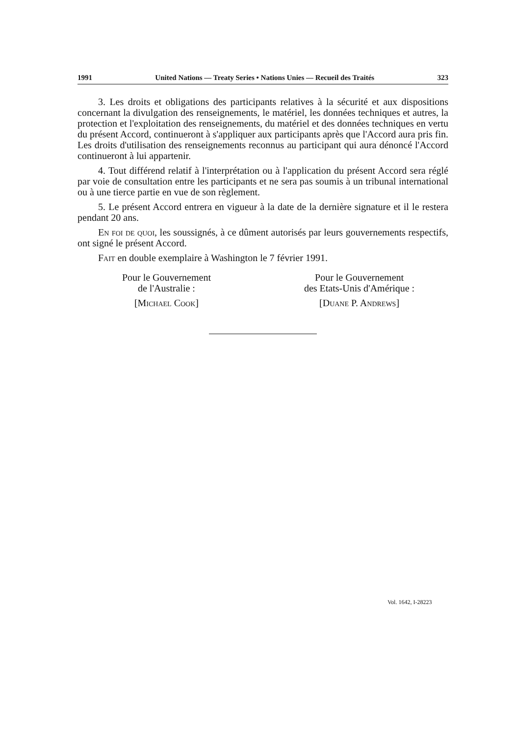1991 United Nations — Treaty Series • Nations Unies — Recueil des Traités 323
3. Les droits et obligations des participants relatives à la sécurité et aux dispositions concernant la divulgation des renseignements, le matériel, les données techniques et autres, la protection et l'exploitation des renseignements, du matériel et des données techniques en vertu du présent Accord, continueront à s'appliquer aux participants après que l'Accord aura pris fin. Les droits d'utilisation des renseignements reconnus au participant qui aura dénoncé l'Accord continueront à lui appartenir.
4. Tout différend relatif à l'interprétation ou à l'application du présent Accord sera réglé par voie de consultation entre les participants et ne sera pas soumis à un tribunal international ou à une tierce partie en vue de son règlement.
5. Le présent Accord entrera en vigueur à la date de la dernière signature et il le restera pendant 20 ans.
En foi de quoi, les soussignés, à ce dûment autorisés par leurs gouvernements respectifs, ont signé le présent Accord.
Fait en double exemplaire à Washington le 7 février 1991.
Pour le Gouvernement
de l'Australie :
[Michael Cook]
Pour le Gouvernement
des Etats-Unis d'Amérique :
[Duane P. Andrews]
Vol. 1642, I-28223